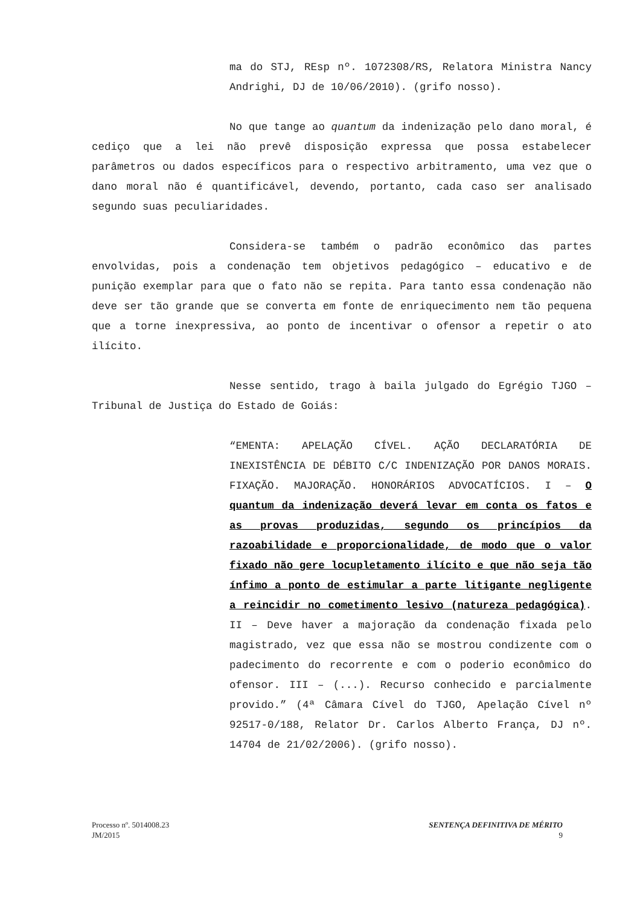ma do STJ, REsp nº. 1072308/RS, Relatora Ministra Nancy Andrighi, DJ de 10/06/2010). (grifo nosso).
No que tange ao quantum da indenização pelo dano moral, é cediço que a lei não prevê disposição expressa que possa estabelecer parâmetros ou dados específicos para o respectivo arbitramento, uma vez que o dano moral não é quantificável, devendo, portanto, cada caso ser analisado segundo suas peculiaridades.
Considera-se também o padrão econômico das partes envolvidas, pois a condenação tem objetivos pedagógico – educativo e de punição exemplar para que o fato não se repita. Para tanto essa condenação não deve ser tão grande que se converta em fonte de enriquecimento nem tão pequena que a torne inexpressiva, ao ponto de incentivar o ofensor a repetir o ato ilícito.
Nesse sentido, trago à baila julgado do Egrégio TJGO – Tribunal de Justiça do Estado de Goiás:
“EMENTA: APELAÇÃO CÍVEL. AÇÃO DECLARATÓRIA DE INEXISTÊNCIA DE DÉBITO C/C INDENIZAÇÃO POR DANOS MORAIS. FIXAÇÃO. MAJORAÇÃO. HONORÁRIOS ADVOCATÍCIOS. I – O quantum da indenização deverá levar em conta os fatos e as provas produzidas, segundo os princípios da razoabilidade e proporcionalidade, de modo que o valor fixado não gere locupletamento ilícito e que não seja tão ínfimo a ponto de estimular a parte litigante negligente a reincidir no cometimento lesivo (natureza pedagógica). II – Deve haver a majoração da condenação fixada pelo magistrado, vez que essa não se mostrou condizente com o padecimento do recorrente e com o poderio econômico do ofensor. III – (...). Recurso conhecido e parcialmente provido.” (4ª Câmara Cível do TJGO, Apelação Cível nº 92517-0/188, Relator Dr. Carlos Alberto França, DJ nº. 14704 de 21/02/2006). (grifo nosso).
Processo nº. 5014008.23
JM/2015
SENTENÇA DEFINITIVA DE MÉRITO
9